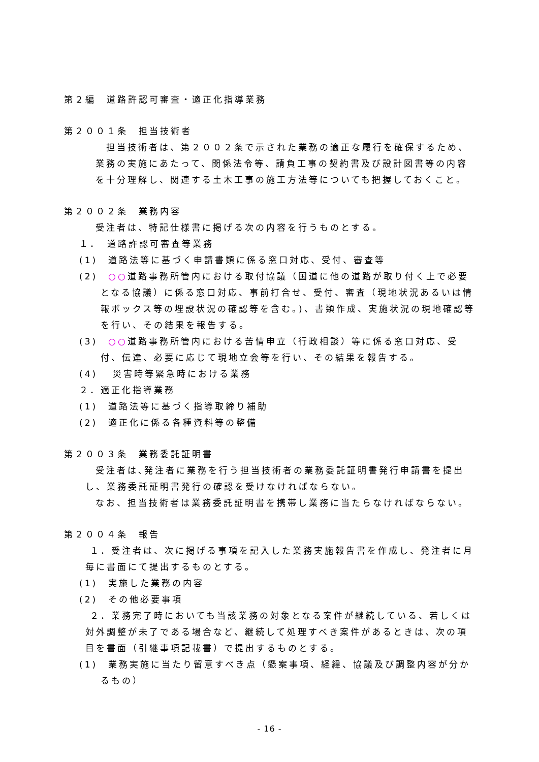第２編　道路許認可審査・適正化指導業務
第２００１条　担当技術者
　担当技術者は、第２００２条で示された業務の適正な履行を確保するため、業務の実施にあたって、関係法令等、請負工事の契約書及び設計図書等の内容を十分理解し、関連する土木工事の施工方法等についても把握しておくこと。
第２００２条　業務内容
受注者は、特記仕様書に掲げる次の内容を行うものとする。
１．　道路許認可審査等業務
(1)　道路法等に基づく申請書類に係る窓口対応、受付、審査等
(2)　○○道路事務所管内における取付協議（国道に他の道路が取り付く上で必要となる協議）に係る窓口対応、事前打合せ、受付、審査（現地状況あるいは情報ボックス等の埋設状況の確認等を含む。)、書類作成、実施状況の現地確認等を行い、その結果を報告する。
(3)　○○道路事務所管内における苦情申立（行政相談）等に係る窓口対応、受付、伝達、必要に応じて現地立会等を行い、その結果を報告する。
(4)　 災害時等緊急時における業務
２．適正化指導業務
(1)　道路法等に基づく指導取締り補助
(2)　適正化に係る各種資料等の整備
第２００３条　業務委託証明書
受注者は､発注者に業務を行う担当技術者の業務委託証明書発行申請書を提出し、業務委託証明書発行の確認を受けなければならない。
なお、担当技術者は業務委託証明書を携帯し業務に当たらなければならない。
第２００４条　報告
　１．受注者は、次に掲げる事項を記入した業務実施報告書を作成し、発注者に月毎に書面にて提出するものとする。
(1)　実施した業務の内容
(2)　その他必要事項
　２．業務完了時においても当該業務の対象となる案件が継続している、若しくは対外調整が未了である場合など、継続して処理すべき案件があるときは、次の項目を書面（引継事項記載書）で提出するものとする。
(1)　業務実施に当たり留意すべき点（懸案事項、経緯、協議及び調整内容が分かるもの）
- 16 -